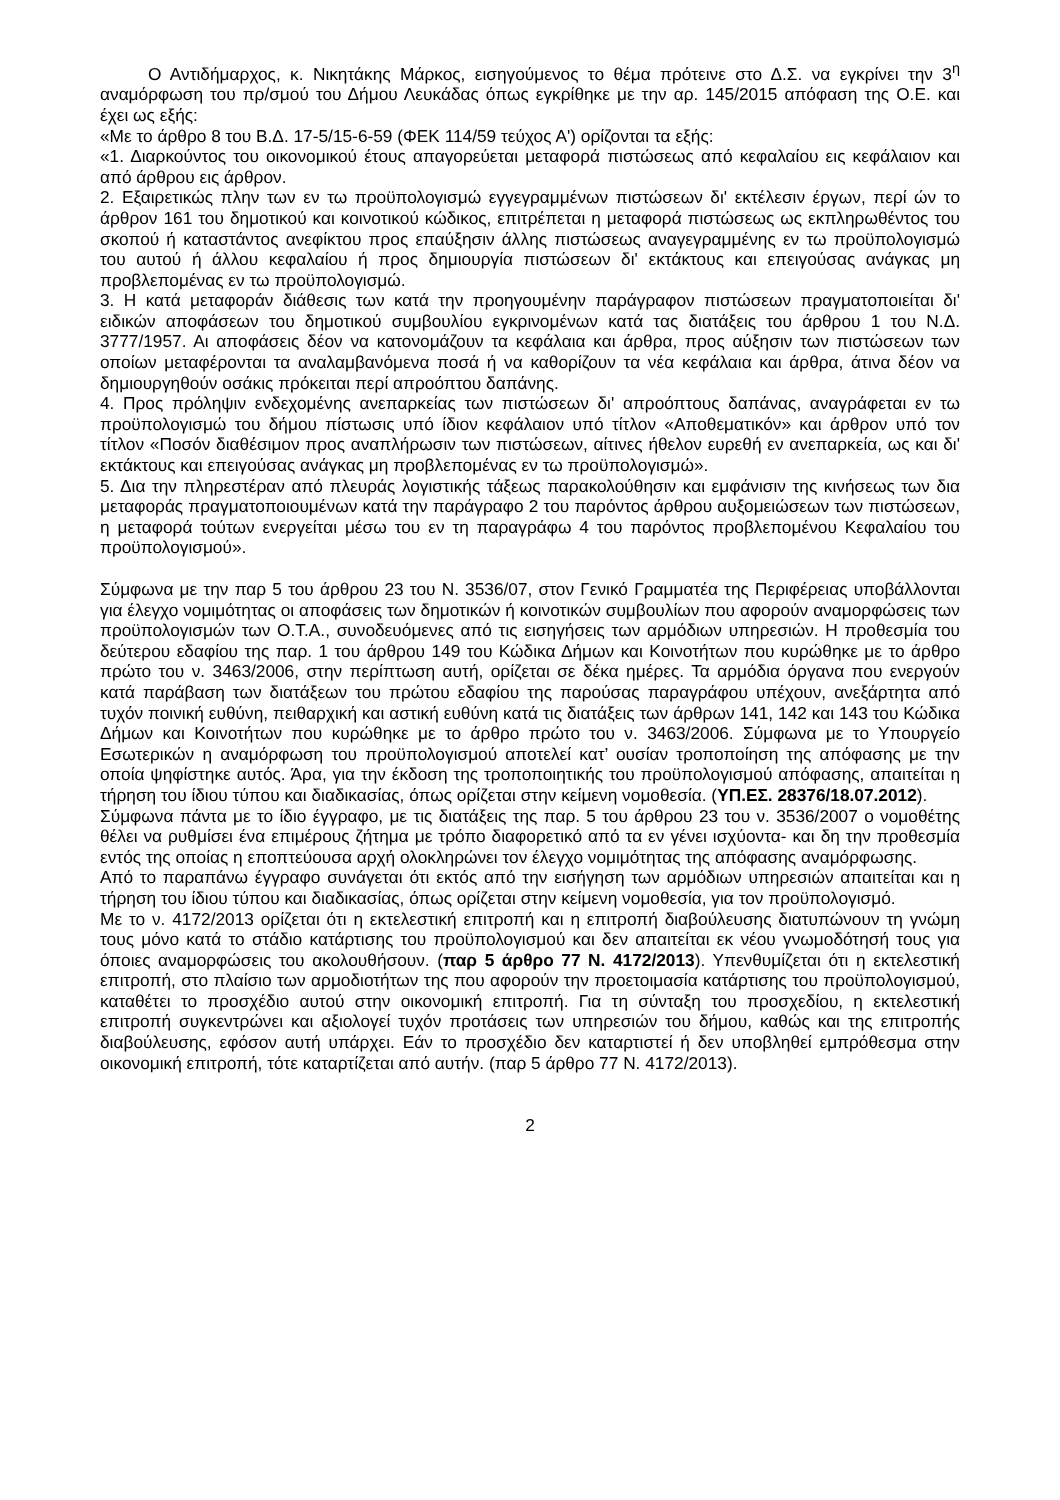Ο Αντιδήμαρχος, κ. Νικητάκης Μάρκος, εισηγούμενος το θέμα πρότεινε στο Δ.Σ. να εγκρίνει την 3<sup>η</sup> αναμόρφωση του πρ/σμού του Δήμου Λευκάδας όπως εγκρίθηκε με την αρ. 145/2015 απόφαση της Ο.Ε. και έχει ως εξής:
«Με το άρθρο 8 του Β.Δ. 17-5/15-6-59 (ΦΕΚ 114/59 τεύχος Α') ορίζονται τα εξής:
«1. Διαρκούντος του οικονομικού έτους απαγορεύεται μεταφορά πιστώσεως από κεφαλαίου εις κεφάλαιον και από άρθρου εις άρθρον.
2. Εξαιρετικώς πλην των εν τω προϋπολογισμώ εγγεγραμμένων πιστώσεων δι' εκτέλεσιν έργων, περί ών το άρθρον 161 του δημοτικού και κοινοτικού κώδικος, επιτρέπεται η μεταφορά πιστώσεως ως εκπληρωθέντος του σκοπού ή καταστάντος ανεφίκτου προς επαύξησιν άλλης πιστώσεως αναγεγραμμένης εν τω προϋπολογισμώ του αυτού ή άλλου κεφαλαίου ή προς δημιουργία πιστώσεων δι' εκτάκτους και επειγούσας ανάγκας μη προβλεπομένας εν τω προϋπολογισμώ.
3. Η κατά μεταφοράν διάθεσις των κατά την προηγουμένην παράγραφον πιστώσεων πραγματοποιείται δι' ειδικών αποφάσεων του δημοτικού συμβουλίου εγκρινομένων κατά τας διατάξεις του άρθρου 1 του Ν.Δ. 3777/1957. Αι αποφάσεις δέον να κατονομάζουν τα κεφάλαια και άρθρα, προς αύξησιν των πιστώσεων των οποίων μεταφέρονται τα αναλαμβανόμενα ποσά ή να καθορίζουν τα νέα κεφάλαια και άρθρα, άτινα δέον να δημιουργηθούν οσάκις πρόκειται περί απροόπτου δαπάνης.
4. Προς πρόληψιν ενδεχομένης ανεπαρκείας των πιστώσεων δι' απροόπτους δαπάνας, αναγράφεται εν τω προϋπολογισμώ του δήμου πίστωσις υπό ίδιον κεφάλαιον υπό τίτλον «Αποθεματικόν» και άρθρον υπό τον τίτλον «Ποσόν διαθέσιμον προς αναπλήρωσιν των πιστώσεων, αίτινες ήθελον ευρεθή εν ανεπαρκεία, ως και δι' εκτάκτους και επειγούσας ανάγκας μη προβλεπομένας εν τω προϋπολογισμώ».
5. Δια την πληρεστέραν από πλευράς λογιστικής τάξεως παρακολούθησιν και εμφάνισιν της κινήσεως των δια μεταφοράς πραγματοποιουμένων κατά την παράγραφο 2 του παρόντος άρθρου αυξομειώσεων των πιστώσεων, η μεταφορά τούτων ενεργείται μέσω του εν τη παραγράφω 4 του παρόντος προβλεπομένου Κεφαλαίου του προϋπολογισμού».
Σύμφωνα με την παρ 5 του άρθρου 23 του Ν. 3536/07, στον Γενικό Γραμματέα της Περιφέρειας υποβάλλονται για έλεγχο νομιμότητας οι αποφάσεις των δημοτικών ή κοινοτικών συμβουλίων που αφορούν αναμορφώσεις των προϋπολογισμών των Ο.Τ.Α., συνοδευόμενες από τις εισηγήσεις των αρμόδιων υπηρεσιών. Η προθεσμία του δεύτερου εδαφίου της παρ. 1 του άρθρου 149 του Κώδικα Δήμων και Κοινοτήτων που κυρώθηκε με το άρθρο πρώτο του ν. 3463/2006, στην περίπτωση αυτή, ορίζεται σε δέκα ημέρες. Τα αρμόδια όργανα που ενεργούν κατά παράβαση των διατάξεων του πρώτου εδαφίου της παρούσας παραγράφου υπέχουν, ανεξάρτητα από τυχόν ποινική ευθύνη, πειθαρχική και αστική ευθύνη κατά τις διατάξεις των άρθρων 141, 142 και 143 του Κώδικα Δήμων και Κοινοτήτων που κυρώθηκε με το άρθρο πρώτο του ν. 3463/2006. Σύμφωνα με το Υπουργείο Εσωτερικών η αναμόρφωση του προϋπολογισμού αποτελεί κατ’ ουσίαν τροποποίηση της απόφασης με την οποία ψηφίστηκε αυτός. Άρα, για την έκδοση της τροποποιητικής του προϋπολογισμού απόφασης, απαιτείται η τήρηση του ίδιου τύπου και διαδικασίας, όπως ορίζεται στην κείμενη νομοθεσία. (ΥΠ.ΕΣ. 28376/18.07.2012).
Σύμφωνα πάντα με το ίδιο έγγραφο, με τις διατάξεις της παρ. 5 του άρθρου 23 του ν. 3536/2007 ο νομοθέτης θέλει να ρυθμίσει ένα επιμέρους ζήτημα με τρόπο διαφορετικό από τα εν γένει ισχύοντα- και δη την προθεσμία εντός της οποίας η εποπτεύουσα αρχή ολοκληρώνει τον έλεγχο νομιμότητας της απόφασης αναμόρφωσης.
Από το παραπάνω έγγραφο συνάγεται ότι εκτός από την εισήγηση των αρμόδιων υπηρεσιών απαιτείται και η τήρηση του ίδιου τύπου και διαδικασίας, όπως ορίζεται στην κείμενη νομοθεσία, για τον προϋπολογισμό.
Με το ν. 4172/2013 ορίζεται ότι η εκτελεστική επιτροπή και η επιτροπή διαβούλευσης διατυπώνουν τη γνώμη τους μόνο κατά το στάδιο κατάρτισης του προϋπολογισμού και δεν απαιτείται εκ νέου γνωμοδότησή τους για όποιες αναμορφώσεις του ακολουθήσουν. (παρ 5 άρθρο 77 Ν. 4172/2013). Υπενθυμίζεται ότι η εκτελεστική επιτροπή, στο πλαίσιο των αρμοδιοτήτων της που αφορούν την προετοιμασία κατάρτισης του προϋπολογισμού, καταθέτει το προσχέδιο αυτού στην οικονομική επιτροπή. Για τη σύνταξη του προσχεδίου, η εκτελεστική επιτροπή συγκεντρώνει και αξιολογεί τυχόν προτάσεις των υπηρεσιών του δήμου, καθώς και της επιτροπής διαβούλευσης, εφόσον αυτή υπάρχει. Εάν το προσχέδιο δεν καταρτιστεί ή δεν υποβληθεί εμπρόθεσμα στην οικονομική επιτροπή, τότε καταρτίζεται από αυτήν. (παρ 5 άρθρο 77 Ν. 4172/2013).
2